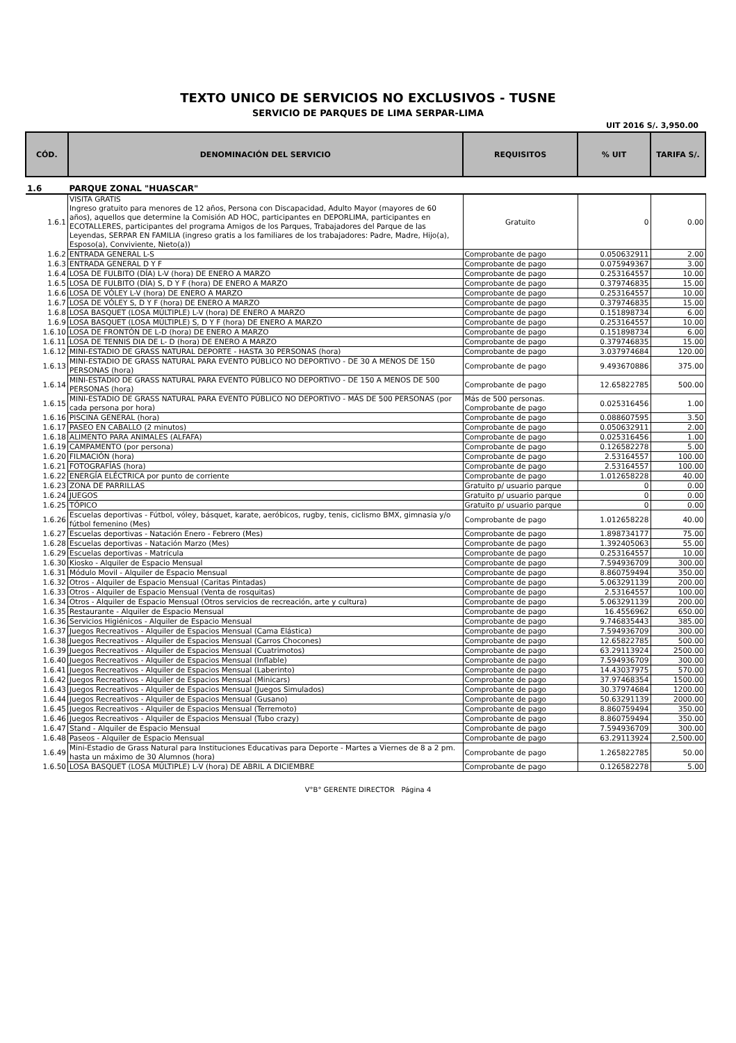TEXTO UNICO DE SERVICIOS NO EXCLUSIVOS - TUSNE
SERVICIO DE PARQUES DE LIMA SERPAR-LIMA
UIT 2016 S/. 3,950.00
| CÓD. | DENOMINACIÓN DEL SERVICIO | REQUISITOS | % UIT | TARIFA S/. |
| --- | --- | --- | --- | --- |
| 1.6 | PARQUE ZONAL "HUASCAR" | | | |
| 1.6.1 | VISITA GRATIS Ingreso gratuito para menores de 12 años, Persona con Discapacidad, Adulto Mayor (mayores de 60 años), aquellos que determine la Comisión AD HOC, participantes en DEPORLIMA, participantes en ECOTALLERES, participantes del programa Amigos de los Parques, Trabajadores del Parque de las Leyendas, SERPAR EN FAMILIA (ingreso gratis a los familiares de los trabajadores: Padre, Madre, Hijo(a), Esposo(a), Conviviente, Nieto(a)) | Gratuito | 0 | 0.00 |
| 1.6.2 | ENTRADA GENERAL L-S | Comprobante de pago | 0.050632911 | 2.00 |
| 1.6.3 | ENTRADA GENERAL D Y F | Comprobante de pago | 0.075949367 | 3.00 |
| 1.6.4 | LOSA DE FULBITO (DÍA) L-V (hora) DE ENERO A MARZO | Comprobante de pago | 0.253164557 | 10.00 |
| 1.6.5 | LOSA DE FULBITO (DÍA) S, D Y F (hora) DE ENERO A MARZO | Comprobante de pago | 0.379746835 | 15.00 |
| 1.6.6 | LOSA DE VÓLEY L-V (hora) DE ENERO A MARZO | Comprobante de pago | 0.253164557 | 10.00 |
| 1.6.7 | LOSA DE VÓLEY S, D Y F (hora) DE ENERO A MARZO | Comprobante de pago | 0.379746835 | 15.00 |
| 1.6.8 | LOSA BASQUET (LOSA MÚLTIPLE) L-V (hora) DE ENERO A MARZO | Comprobante de pago | 0.151898734 | 6.00 |
| 1.6.9 | LOSA BASQUET (LOSA MÚLTIPLE) S, D Y F (hora) DE ENERO A MARZO | Comprobante de pago | 0.253164557 | 10.00 |
| 1.6.10 | LOSA DE FRONTÓN DE L-D (hora) DE ENERO A MARZO | Comprobante de pago | 0.151898734 | 6.00 |
| 1.6.11 | LOSA DE TENNIS DIA DE L- D (hora) DE ENERO A MARZO | Comprobante de pago | 0.379746835 | 15.00 |
| 1.6.12 | MINI-ESTADIO DE GRASS NATURAL DEPORTE - HASTA 30 PERSONAS (hora) | Comprobante de pago | 3.037974684 | 120.00 |
| 1.6.13 | MINI-ESTADIO DE GRASS NATURAL PARA EVENTO PÚBLICO NO DEPORTIVO - DE 30 A MENOS DE 150 PERSONAS (hora) | Comprobante de pago | 9.493670886 | 375.00 |
| 1.6.14 | MINI-ESTADIO DE GRASS NATURAL PARA EVENTO PÚBLICO NO DEPORTIVO - DE 150 A MENOS DE 500 PERSONAS (hora) | Comprobante de pago | 12.65822785 | 500.00 |
| 1.6.15 | MINI-ESTADIO DE GRASS NATURAL PARA EVENTO PÚBLICO NO DEPORTIVO - MÁS DE 500 PERSONAS (por cada persona por hora) | Más de 500 personas. Comprobante de pago | 0.025316456 | 1.00 |
| 1.6.16 | PISCINA GENERAL (hora) | Comprobante de pago | 0.088607595 | 3.50 |
| 1.6.17 | PASEO EN CABALLO (2 minutos) | Comprobante de pago | 0.050632911 | 2.00 |
| 1.6.18 | ALIMENTO PARA ANIMALES (ALFAFA) | Comprobante de pago | 0.025316456 | 1.00 |
| 1.6.19 | CAMPAMENTO (por persona) | Comprobante de pago | 0.126582278 | 5.00 |
| 1.6.20 | FILMACIÓN (hora) | Comprobante de pago | 2.53164557 | 100.00 |
| 1.6.21 | FOTOGRAFÍAS (hora) | Comprobante de pago | 2.53164557 | 100.00 |
| 1.6.22 | ENERGÍA ELÉCTRICA por punto de corriente | Comprobante de pago | 1.012658228 | 40.00 |
| 1.6.23 | ZONA DE PARRILLAS | Gratuito p/ usuario parque | 0 | 0.00 |
| 1.6.24 | JUEGOS | Gratuito p/ usuario parque | 0 | 0.00 |
| 1.6.25 | TÓPICO | Gratuito p/ usuario parque | 0 | 0.00 |
| 1.6.26 | Escuelas deportivas - Fútbol, vóley, básquet, karate, aeróbicos, rugby, tenis, ciclismo BMX, gimnasia y/o fútbol femenino (Mes) | Comprobante de pago | 1.012658228 | 40.00 |
| 1.6.27 | Escuelas deportivas - Natación Enero - Febrero (Mes) | Comprobante de pago | 1.898734177 | 75.00 |
| 1.6.28 | Escuelas deportivas - Natación Marzo (Mes) | Comprobante de pago | 1.392405063 | 55.00 |
| 1.6.29 | Escuelas deportivas - Matrícula | Comprobante de pago | 0.253164557 | 10.00 |
| 1.6.30 | Kiosko - Alquiler de Espacio Mensual | Comprobante de pago | 7.594936709 | 300.00 |
| 1.6.31 | Módulo Movil - Alquiler de Espacio Mensual | Comprobante de pago | 8.860759494 | 350.00 |
| 1.6.32 | Otros - Alquiler de Espacio Mensual (Caritas Pintadas) | Comprobante de pago | 5.063291139 | 200.00 |
| 1.6.33 | Otros - Alquiler de Espacio Mensual (Venta de rosquitas) | Comprobante de pago | 2.53164557 | 100.00 |
| 1.6.34 | Otros - Alquiler de Espacio Mensual (Otros servicios de recreación, arte y cultura) | Comprobante de pago | 5.063291139 | 200.00 |
| 1.6.35 | Restaurante - Alquiler de Espacio Mensual | Comprobante de pago | 16.4556962 | 650.00 |
| 1.6.36 | Servicios Higiénicos - Alquiler de Espacio Mensual | Comprobante de pago | 9.746835443 | 385.00 |
| 1.6.37 | Juegos Recreativos - Alquiler de Espacios Mensual (Cama Elástica) | Comprobante de pago | 7.594936709 | 300.00 |
| 1.6.38 | Juegos Recreativos - Alquiler de Espacios Mensual (Carros Chocones) | Comprobante de pago | 12.65822785 | 500.00 |
| 1.6.39 | Juegos Recreativos - Alquiler de Espacios Mensual (Cuatrimotos) | Comprobante de pago | 63.29113924 | 2500.00 |
| 1.6.40 | Juegos Recreativos - Alquiler de Espacios Mensual (Inflable) | Comprobante de pago | 7.594936709 | 300.00 |
| 1.6.41 | Juegos Recreativos - Alquiler de Espacios Mensual (Laberinto) | Comprobante de pago | 14.43037975 | 570.00 |
| 1.6.42 | Juegos Recreativos - Alquiler de Espacios Mensual (Minicars) | Comprobante de pago | 37.97468354 | 1500.00 |
| 1.6.43 | Juegos Recreativos - Alquiler de Espacios Mensual (Juegos Simulados) | Comprobante de pago | 30.37974684 | 1200.00 |
| 1.6.44 | Juegos Recreativos - Alquiler de Espacios Mensual (Gusano) | Comprobante de pago | 50.63291139 | 2000.00 |
| 1.6.45 | Juegos Recreativos - Alquiler de Espacios Mensual (Terremoto) | Comprobante de pago | 8.860759494 | 350.00 |
| 1.6.46 | Juegos Recreativos - Alquiler de Espacios Mensual (Tubo crazy) | Comprobante de pago | 8.860759494 | 350.00 |
| 1.6.47 | Stand - Alquiler de Espacio Mensual | Comprobante de pago | 7.594936709 | 300.00 |
| 1.6.48 | Paseos - Alquiler de Espacio Mensual | Comprobante de pago | 63.29113924 | 2,500.00 |
| 1.6.49 | Mini-Estadio de Grass Natural para Instituciones Educativas para Deporte - Martes a Viernes de 8 a 2 pm. hasta un máximo de 30 Alumnos (hora) | Comprobante de pago | 1.265822785 | 50.00 |
| 1.6.50 | LOSA BASQUET (LOSA MÚLTIPLE) L-V (hora) DE ABRIL A DICIEMBRE | Comprobante de pago | 0.126582278 | 5.00 |
V°B° GERENTE DIRECTOR Página 4